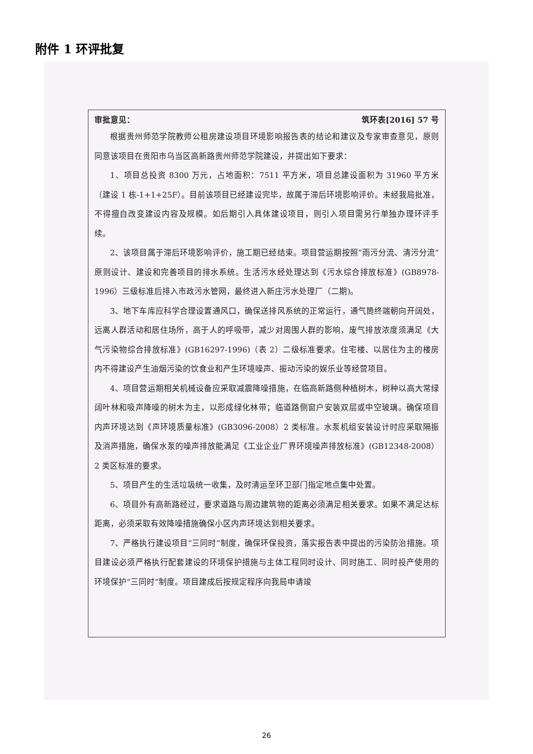附件 1 环评批复
审批意见： 筑环表[2016] 57 号
根据贵州师范学院教师公租房建设项目环境影响报告表的结论和建议及专家审查意见，原则同意该项目在贵阳市乌当区高新路贵州师范学院建设，并提出如下要求：
1、项目总投资 8300 万元，占地面积：7511 平方米，项目总建设面积为 31960 平方米（建设 1 栋-1+1+25F）。目前该项目已经建设完毕，故属于滞后环境影响评价。未经我局批准，不得擅自改变建设内容及规模。如后期引入具体建设项目，则引入项目需另行单独办理环评手续。
2、该项目属于滞后环境影响评价，施工期已经结束。项目营运期按照“雨污分流、清污分流”原则设计、建设和完善项目的排水系统。生活污水经处理达到《污水综合排放标准》(GB8978-1996）三级标准后排入市政污水管网，最终进入新庄污水处理厂（二期)。
3、地下车库应科学合理设置通风口，确保送排风系统的正常运行，通气筒终端朝向开阔处，远离人群活动和居住场所，高于人的呼吸带，减少对周围人群的影响，废气排放浓度须满足《大气污染物综合排放标准》(GB16297-1996)（表 2）二级标准要求。住宅楼、以居住为主的楼房内不得建设产生油烟污染的饮食业和产生环境噪声、振动污染的娱乐业等经营项目。
4、项目营运期相关机械设备应采取减震降噪措施，在临高新路侧种植树木，树种以高大常绿阔叶林和吸声降噪的树木为主，以形成绿化林带；临道路侧窗户安装双层或中空玻璃。确保项目内声环境达到《声环境质量标准》(GB3096-2008）2 类标准。水泵机组安装设计时应采取隔振及消声措施，确保水泵的噪声排放能满足《工业企业厂界环境噪声排放标准》(GB12348-2008）2 类区标准的要求。
5、项目产生的生活垃圾统一收集，及时清运至环卫部门指定地点集中处置。
6、项目外有高新路经过，要求道路与周边建筑物的距离必须满足相关要求。如果不满足达标距离，必须采取有效降噪措施确保小区内声环境达到相关要求。
7、严格执行建设项目“三同时”制度，确保环保投资，落实报告表中提出的污染防治措施。项目建设必须严格执行配套建设的环境保护措施与主体工程同时设计、同时施工、同时投产使用的环境保护“三同时”制度。项目建成后按规定程序向我局申请竣
26